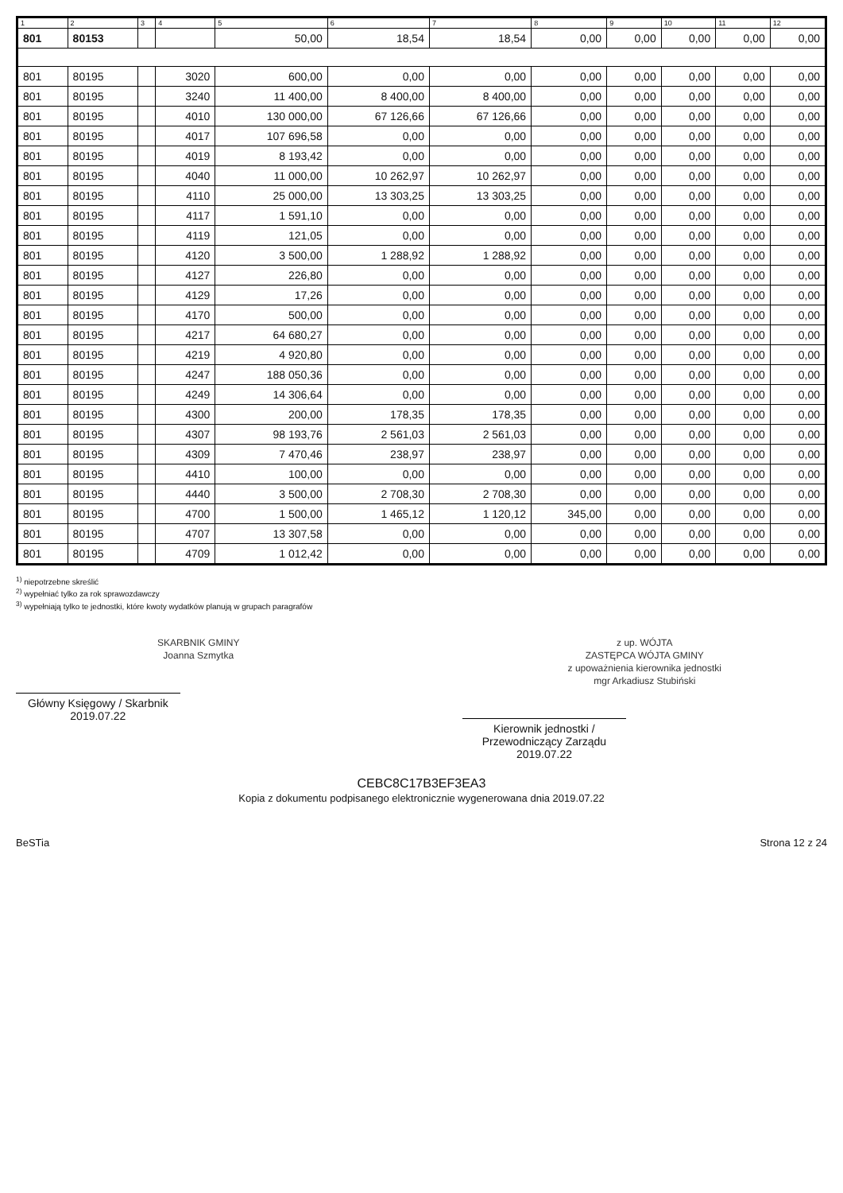| 1 | 2 | 3 | 4 | 5 | 6 | 7 | 8 | 9 | 10 | 11 | 12 |
| --- | --- | --- | --- | --- | --- | --- | --- | --- | --- | --- | --- |
| 801 | 80153 | | | 50,00 | 18,54 | 18,54 | 0,00 | 0,00 | 0,00 | 0,00 | 0,00 |
| 801 | 80195 | | 3020 | 600,00 | 0,00 | 0,00 | 0,00 | 0,00 | 0,00 | 0,00 | 0,00 |
| 801 | 80195 | | 3240 | 11 400,00 | 8 400,00 | 8 400,00 | 0,00 | 0,00 | 0,00 | 0,00 | 0,00 |
| 801 | 80195 | | 4010 | 130 000,00 | 67 126,66 | 67 126,66 | 0,00 | 0,00 | 0,00 | 0,00 | 0,00 |
| 801 | 80195 | | 4017 | 107 696,58 | 0,00 | 0,00 | 0,00 | 0,00 | 0,00 | 0,00 | 0,00 |
| 801 | 80195 | | 4019 | 8 193,42 | 0,00 | 0,00 | 0,00 | 0,00 | 0,00 | 0,00 | 0,00 |
| 801 | 80195 | | 4040 | 11 000,00 | 10 262,97 | 10 262,97 | 0,00 | 0,00 | 0,00 | 0,00 | 0,00 |
| 801 | 80195 | | 4110 | 25 000,00 | 13 303,25 | 13 303,25 | 0,00 | 0,00 | 0,00 | 0,00 | 0,00 |
| 801 | 80195 | | 4117 | 1 591,10 | 0,00 | 0,00 | 0,00 | 0,00 | 0,00 | 0,00 | 0,00 |
| 801 | 80195 | | 4119 | 121,05 | 0,00 | 0,00 | 0,00 | 0,00 | 0,00 | 0,00 | 0,00 |
| 801 | 80195 | | 4120 | 3 500,00 | 1 288,92 | 1 288,92 | 0,00 | 0,00 | 0,00 | 0,00 | 0,00 |
| 801 | 80195 | | 4127 | 226,80 | 0,00 | 0,00 | 0,00 | 0,00 | 0,00 | 0,00 | 0,00 |
| 801 | 80195 | | 4129 | 17,26 | 0,00 | 0,00 | 0,00 | 0,00 | 0,00 | 0,00 | 0,00 |
| 801 | 80195 | | 4170 | 500,00 | 0,00 | 0,00 | 0,00 | 0,00 | 0,00 | 0,00 | 0,00 |
| 801 | 80195 | | 4217 | 64 680,27 | 0,00 | 0,00 | 0,00 | 0,00 | 0,00 | 0,00 | 0,00 |
| 801 | 80195 | | 4219 | 4 920,80 | 0,00 | 0,00 | 0,00 | 0,00 | 0,00 | 0,00 | 0,00 |
| 801 | 80195 | | 4247 | 188 050,36 | 0,00 | 0,00 | 0,00 | 0,00 | 0,00 | 0,00 | 0,00 |
| 801 | 80195 | | 4249 | 14 306,64 | 0,00 | 0,00 | 0,00 | 0,00 | 0,00 | 0,00 | 0,00 |
| 801 | 80195 | | 4300 | 200,00 | 178,35 | 178,35 | 0,00 | 0,00 | 0,00 | 0,00 | 0,00 |
| 801 | 80195 | | 4307 | 98 193,76 | 2 561,03 | 2 561,03 | 0,00 | 0,00 | 0,00 | 0,00 | 0,00 |
| 801 | 80195 | | 4309 | 7 470,46 | 238,97 | 238,97 | 0,00 | 0,00 | 0,00 | 0,00 | 0,00 |
| 801 | 80195 | | 4410 | 100,00 | 0,00 | 0,00 | 0,00 | 0,00 | 0,00 | 0,00 | 0,00 |
| 801 | 80195 | | 4440 | 3 500,00 | 2 708,30 | 2 708,30 | 0,00 | 0,00 | 0,00 | 0,00 | 0,00 |
| 801 | 80195 | | 4700 | 1 500,00 | 1 465,12 | 1 120,12 | 345,00 | 0,00 | 0,00 | 0,00 | 0,00 |
| 801 | 80195 | | 4707 | 13 307,58 | 0,00 | 0,00 | 0,00 | 0,00 | 0,00 | 0,00 | 0,00 |
| 801 | 80195 | | 4709 | 1 012,42 | 0,00 | 0,00 | 0,00 | 0,00 | 0,00 | 0,00 | 0,00 |
<sup>1)</sup> niepotrzebne skreślić
<sup>2)</sup> wypełniać tylko za rok sprawozdawczy
<sup>3)</sup> wypełniają tylko te jednostki, które kwoty wydatków planują w grupach paragrafów
SKARBNIK GMINY
Joanna Szmytka
Główny Księgowy / Skarbnik
2019.07.22
z up. WÓJTA
ZASTĘPCA WÓJTA GMINY
z upoważnienia kierownika jednostki
mgr Arkadiusz Stubiński
Kierownik jednostki / Przewodniczący Zarządu
2019.07.22
CEBC8C17B3EF3EA3
Kopia z dokumentu podpisanego elektronicznie wygenerowana dnia 2019.07.22
BeSTia Strona 12 z 24